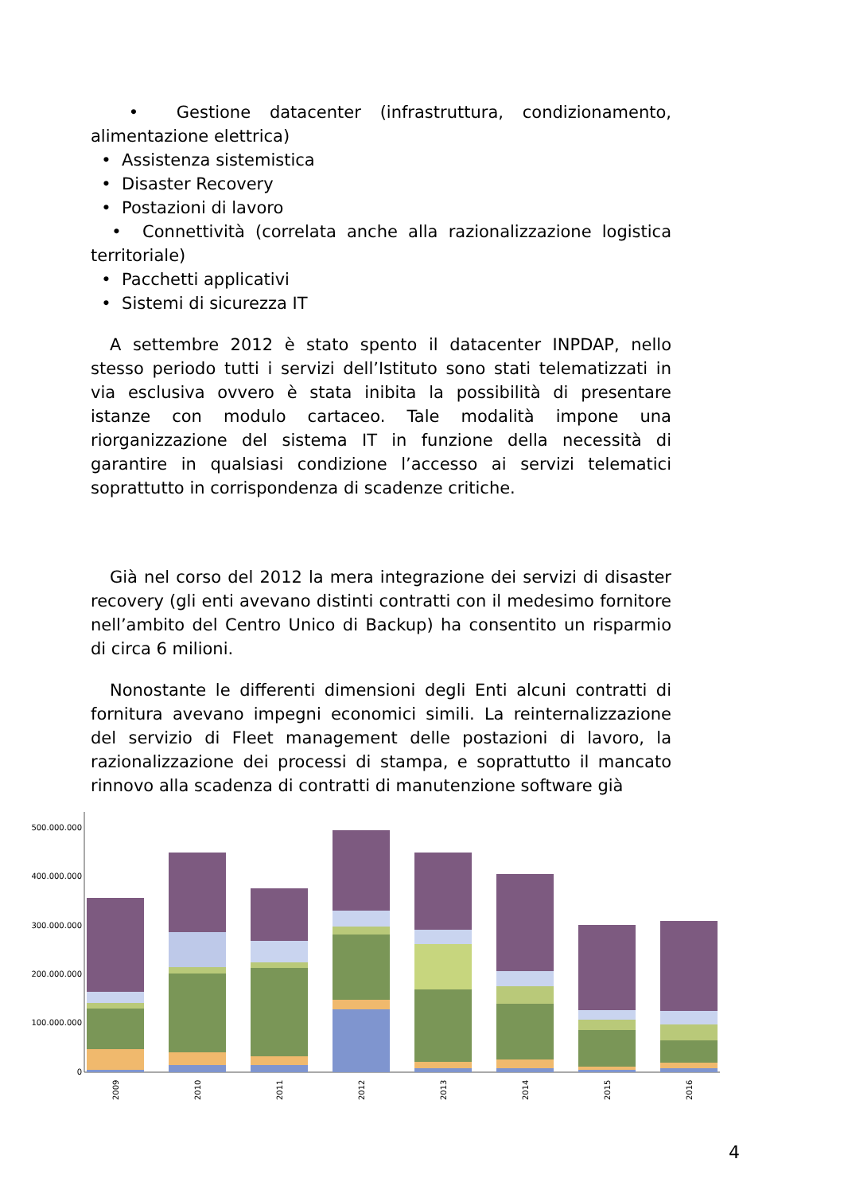• Gestione datacenter (infrastruttura, condizionamento, alimentazione elettrica)
• Assistenza sistemistica
• Disaster Recovery
• Postazioni di lavoro
• Connettività (correlata anche alla razionalizzazione logistica territoriale)
• Pacchetti applicativi
• Sistemi di sicurezza IT
A settembre 2012 è stato spento il datacenter INPDAP, nello stesso periodo tutti i servizi dell’Istituto sono stati telematizzati in via esclusiva ovvero è stata inibita la possibilità di presentare istanze con modulo cartaceo. Tale modalità impone una riorganizzazione del sistema IT in funzione della necessità di garantire in qualsiasi condizione l’accesso ai servizi telematici soprattutto in corrispondenza di scadenze critiche.
Già nel corso del 2012 la mera integrazione dei servizi di disaster recovery (gli enti avevano distinti contratti con il medesimo fornitore nell’ambito del Centro Unico di Backup) ha consentito un risparmio di circa 6 milioni.
Nonostante le differenti dimensioni degli Enti alcuni contratti di fornitura avevano impegni economici simili. La reinternalizzazione del servizio di Fleet management delle postazioni di lavoro, la razionalizzazione dei processi di stampa, e soprattutto il mancato rinnovo alla scadenza di contratti di manutenzione software già
500.000.000
400.000.000
300.000.000
200.000.000
100.000.000
0
2009
2010
2011
2012
2013
2014
2015
2016
4